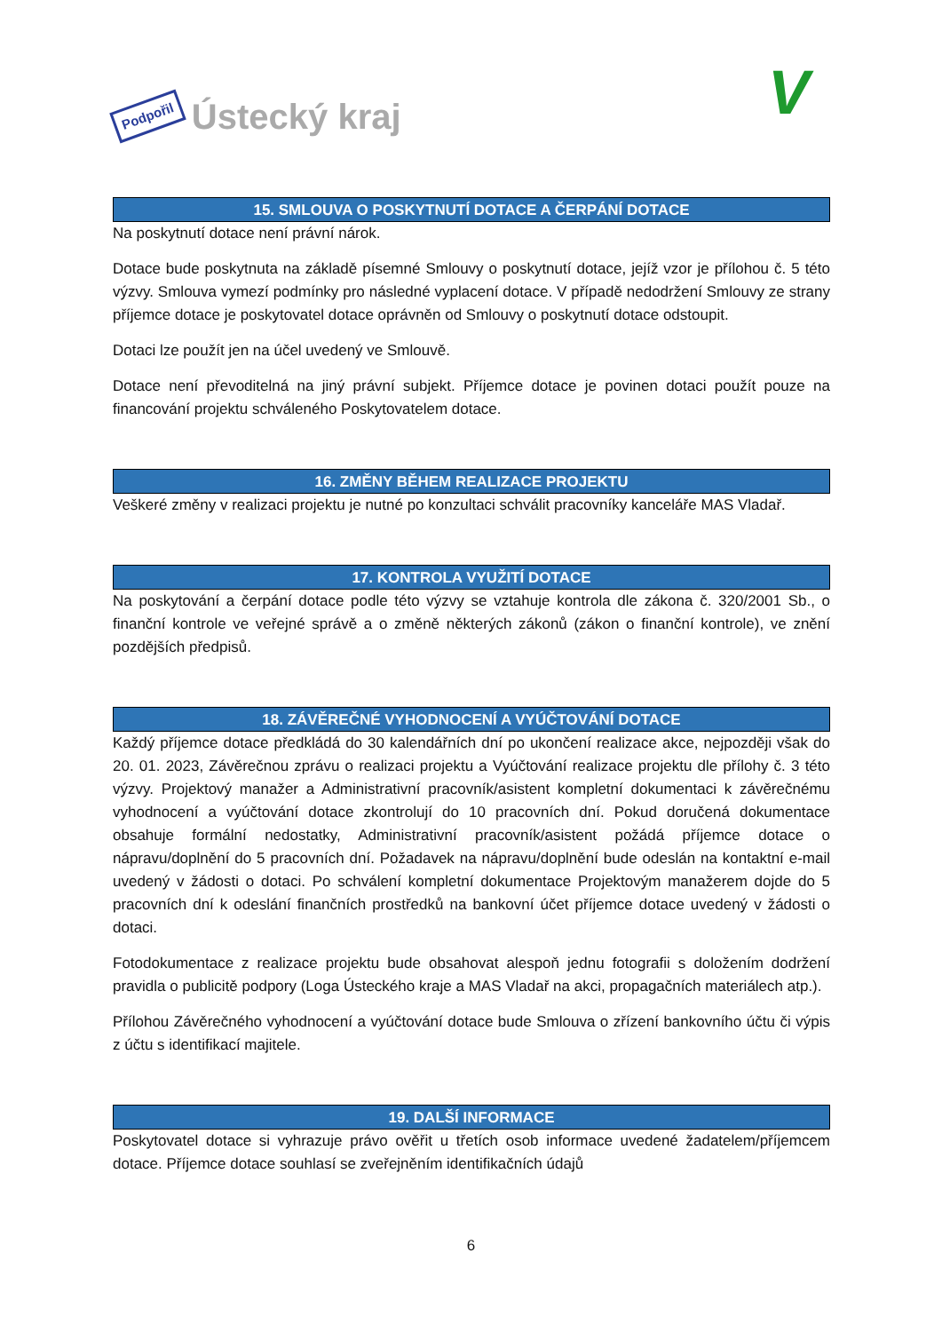Podpořil Ústecký kraj
V
15. SMLOUVA O POSKYTNUTÍ DOTACE A ČERPÁNÍ DOTACE
Na poskytnutí dotace není právní nárok.
Dotace bude poskytnuta na základě písemné Smlouvy o poskytnutí dotace, jejíž vzor je přílohou č. 5 této výzvy. Smlouva vymezí podmínky pro následné vyplacení dotace. V případě nedodržení Smlouvy ze strany příjemce dotace je poskytovatel dotace oprávněn od Smlouvy o poskytnutí dotace odstoupit.
Dotaci lze použít jen na účel uvedený ve Smlouvě.
Dotace není převoditelná na jiný právní subjekt. Příjemce dotace je povinen dotaci použít pouze na financování projektu schváleného Poskytovatelem dotace.
16. ZMĚNY BĚHEM REALIZACE PROJEKTU
Veškeré změny v realizaci projektu je nutné po konzultaci schválit pracovníky kanceláře MAS Vladař.
17. KONTROLA VYUŽITÍ DOTACE
Na poskytování a čerpání dotace podle této výzvy se vztahuje kontrola dle zákona č. 320/2001 Sb., o finanční kontrole ve veřejné správě a o změně některých zákonů (zákon o finanční kontrole), ve znění pozdějších předpisů.
18. ZÁVĚREČNÉ VYHODNOCENÍ A VYÚČTOVÁNÍ DOTACE
Každý příjemce dotace předkládá do 30 kalendářních dní po ukončení realizace akce, nejpozději však do 20. 01. 2023, Závěrečnou zprávu o realizaci projektu a Vyúčtování realizace projektu dle přílohy č. 3 této výzvy. Projektový manažer a Administrativní pracovník/asistent kompletní dokumentaci k závěrečnému vyhodnocení a vyúčtování dotace zkontrolují do 10 pracovních dní. Pokud doručená dokumentace obsahuje formální nedostatky, Administrativní pracovník/asistent požádá příjemce dotace o nápravu/doplnění do 5 pracovních dní. Požadavek na nápravu/doplnění bude odeslán na kontaktní e-mail uvedený v žádosti o dotaci. Po schválení kompletní dokumentace Projektovým manažerem dojde do 5 pracovních dní k odeslání finančních prostředků na bankovní účet příjemce dotace uvedený v žádosti o dotaci.
Fotodokumentace z realizace projektu bude obsahovat alespoň jednu fotografii s doložením dodržení pravidla o publicitě podpory (Loga Ústeckého kraje a MAS Vladař na akci, propagačních materiálech atp.).
Přílohou Závěrečného vyhodnocení a vyúčtování dotace bude Smlouva o zřízení bankovního účtu či výpis z účtu s identifikací majitele.
19. DALŠÍ INFORMACE
Poskytovatel dotace si vyhrazuje právo ověřit u třetích osob informace uvedené žadatelem/příjemcem dotace. Příjemce dotace souhlasí se zveřejněním identifikačních údajů
6